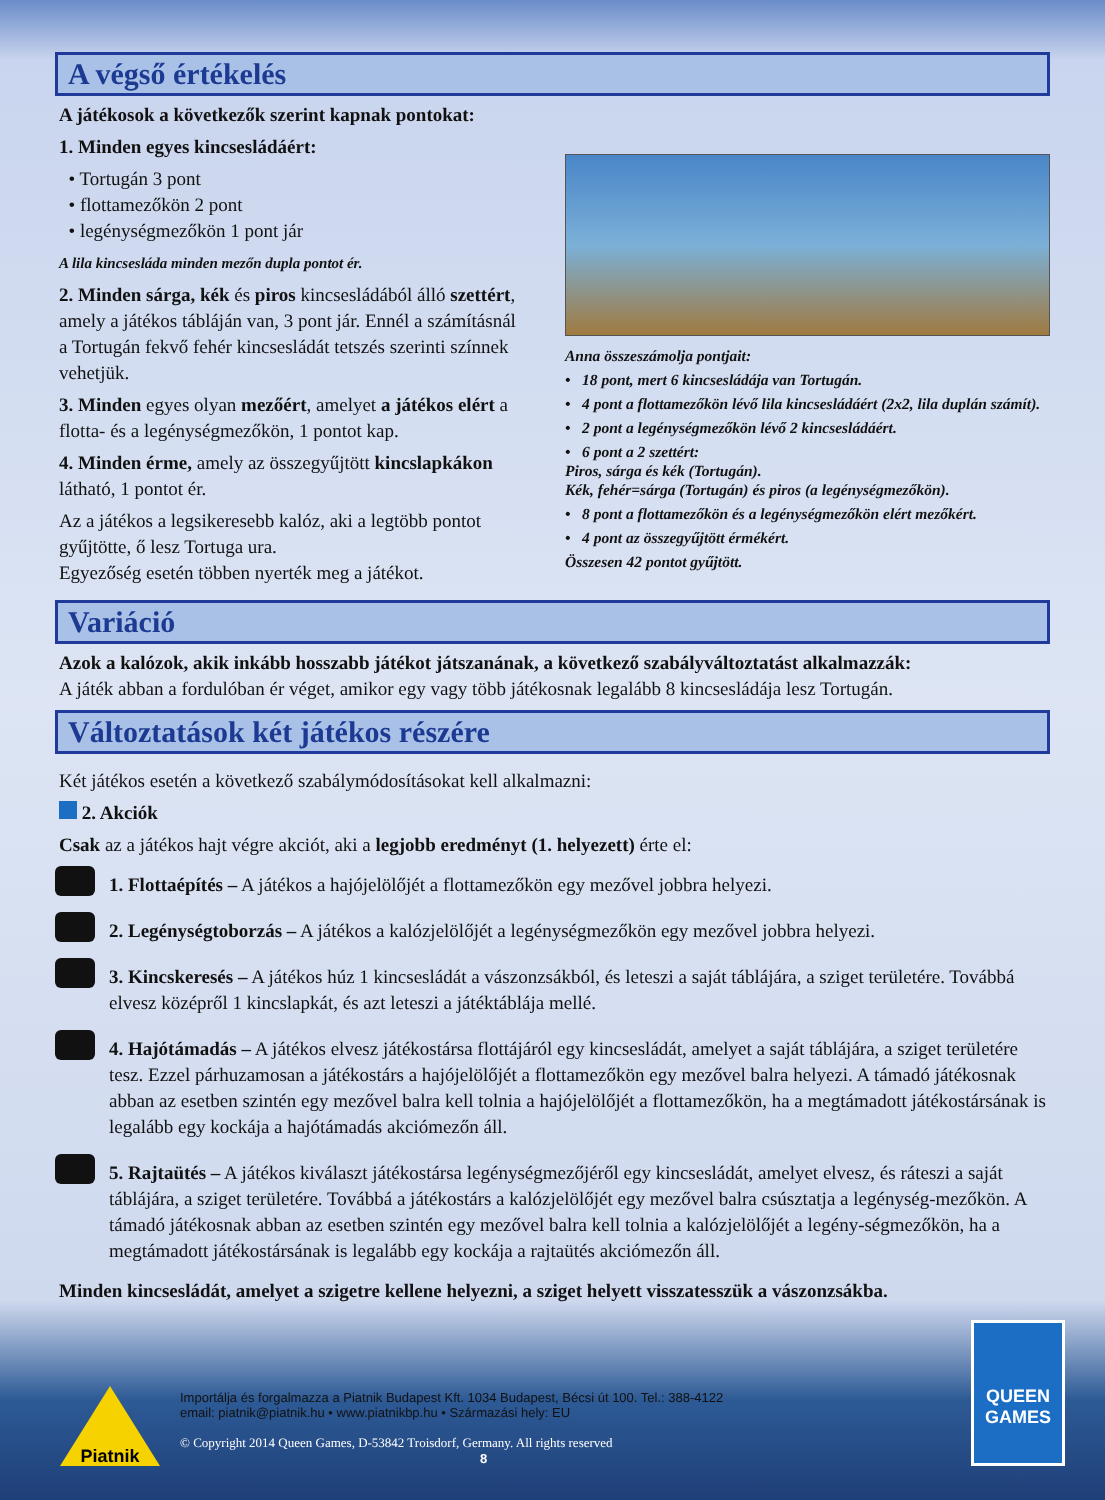A végső értékelés
A játékosok a következők szerint kapnak pontokat:
1. Minden egyes kincsesládáért:
• Tortugán 3 pont
• flottamezőkön 2 pont
• legénységmezőkön 1 pont jár
A lila kincsesláda minden mezőn dupla pontot ér.
2. Minden sárga, kék és piros kincsesládából álló szettért, amely a játékos tábláján van, 3 pont jár. Ennél a számításnál a Tortugán fekvő fehér kincsesládát tetszés szerinti színnek vehetjük.
3. Minden egyes olyan mezőért, amelyet a játékos elért a flotta- és a legénységmezőkön, 1 pontot kap.
4. Minden érme, amely az összegyűjtött kincslapkákon látható, 1 pontot ér.
Az a játékos a legsikeresebb kalóz, aki a legtöbb pontot gyűjtötte, ő lesz Tortuga ura.
Egyezőség esetén többen nyerték meg a játékot.
Anna összeszámolja pontjait:
• 18 pont, mert 6 kincsesládája van Tortugán.
• 4 pont a flottamezőkön lévő lila kincsesládáért (2x2, lila duplán számít).
• 2 pont a legénységmezőkön lévő 2 kincsesládáért.
• 6 pont a 2 szettért:
Piros, sárga és kék (Tortugán).
Kék, fehér=sárga (Tortugán) és piros (a legénységmezőkön).
• 8 pont a flottamezőkön és a legénységmezőkön elért mezőkért.
• 4 pont az összegyűjtött érmékért.
Összesen 42 pontot gyűjtött.
Variáció
Azok a kalózok, akik inkább hosszabb játékot játszanának, a következő szabályváltoztatást alkalmazzák:
A játék abban a fordulóban ér véget, amikor egy vagy több játékosnak legalább 8 kincsesládája lesz Tortugán.
Változtatások két játékos részére
Két játékos esetén a következő szabálymódosításokat kell alkalmazni:
2. Akciók
Csak az a játékos hajt végre akciót, aki a legjobb eredményt (1. helyezett) érte el:
1. Flottaépítés – A játékos a hajójelölőjét a flottamezőkön egy mezővel jobbra helyezi.
2. Legénységtoborzás – A játékos a kalózjelölőjét a legénységmezőkön egy mezővel jobbra helyezi.
3. Kincskeresés – A játékos húz 1 kincsesládát a vászonzsákból, és leteszi a saját táblájára, a sziget területére. Továbbá elvesz középről 1 kincslapkát, és azt leteszi a játéktáblája mellé.
4. Hajótámadás – A játékos elvesz játékostársa flottájáról egy kincsesládát, amelyet a saját táblájára, a sziget területére tesz. Ezzel párhuzamosan a játékostárs a hajójelölőjét a flottamezőkön egy mezővel balra helyezi. A támadó játékosnak abban az esetben szintén egy mezővel balra kell tolnia a hajójelölőjét a flottamezőkön, ha a megtámadott játékostársának is legalább egy kockája a hajótámadás akciómezőn áll.
5. Rajtaütés – A játékos kiválaszt játékostársa legénységmezőjéről egy kincsesládát, amelyet elvesz, és ráteszi a saját táblájára, a sziget területére. Továbbá a játékostárs a kalózjelölőjét egy mezővel balra csúsztatja a legénység-mezőkön. A támadó játékosnak abban az esetben szintén egy mezővel balra kell tolnia a kalózjelölőjét a legény-ségmezőkön, ha a megtámadott játékostársának is legalább egy kockája a rajtaütés akciómezőn áll.
Minden kincsesládát, amelyet a szigetre kellene helyezni, a sziget helyett visszatesszük a vászonzsákba.
Piatnik
Importálja és forgalmazza a Piatnik Budapest Kft. 1034 Budapest, Bécsi út 100. Tel.: 388-4122
email: piatnik@piatnik.hu • www.piatnikbp.hu • Származási hely: EU
© Copyright 2014 Queen Games, D-53842 Troisdorf, Germany. All rights reserved
8
QUEEN GAMES